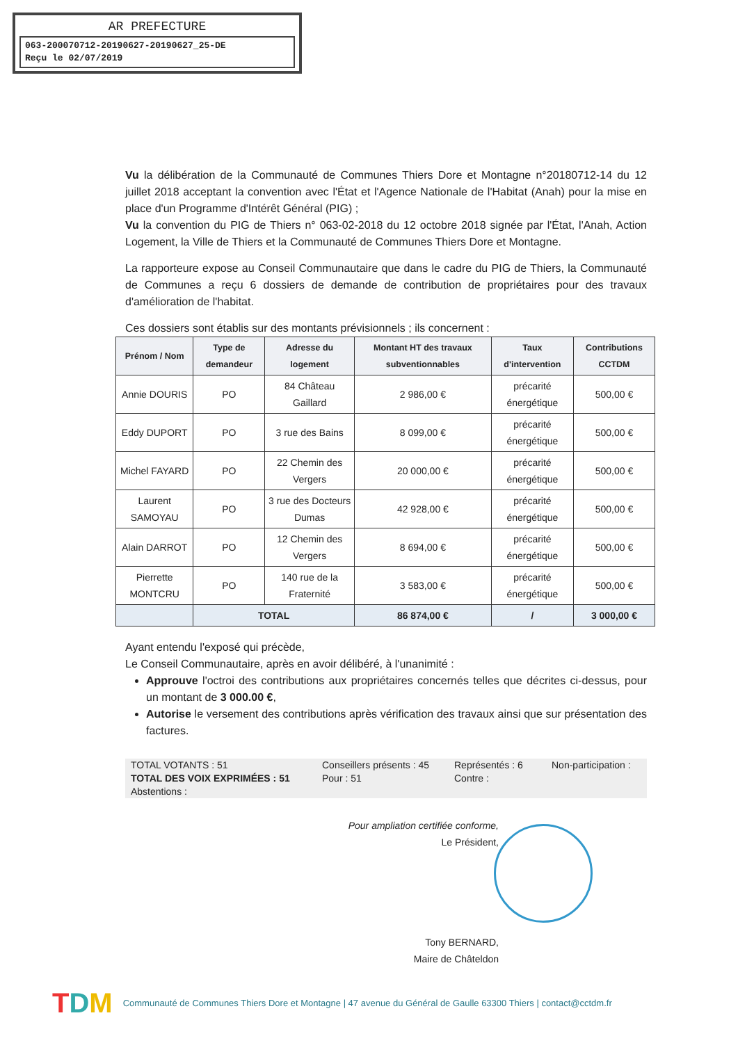AR PREFECTURE
063-200070712-20190627-20190627_25-DE
Reçu le 02/07/2019
Vu la délibération de la Communauté de Communes Thiers Dore et Montagne n°20180712-14 du 12 juillet 2018 acceptant la convention avec l'État et l'Agence Nationale de l'Habitat (Anah) pour la mise en place d'un Programme d'Intérêt Général (PIG) ;
Vu la convention du PIG de Thiers n° 063-02-2018 du 12 octobre 2018 signée par l'État, l'Anah, Action Logement, la Ville de Thiers et la Communauté de Communes Thiers Dore et Montagne.
La rapporteure expose au Conseil Communautaire que dans le cadre du PIG de Thiers, la Communauté de Communes a reçu 6 dossiers de demande de contribution de propriétaires pour des travaux d'amélioration de l'habitat.
Ces dossiers sont établis sur des montants prévisionnels ; ils concernent :
| Prénom / Nom | Type de demandeur | Adresse du logement | Montant HT des travaux subventionnables | Taux d'intervention | Contributions CCTDM |
| --- | --- | --- | --- | --- | --- |
| Annie DOURIS | PO | 84 Château Gaillard | 2 986,00 € | précarité énergétique | 500,00 € |
| Eddy DUPORT | PO | 3 rue des Bains | 8 099,00 € | précarité énergétique | 500,00 € |
| Michel FAYARD | PO | 22 Chemin des Vergers | 20 000,00 € | précarité énergétique | 500,00 € |
| Laurent SAMOYAU | PO | 3 rue des Docteurs Dumas | 42 928,00 € | précarité énergétique | 500,00 € |
| Alain DARROT | PO | 12 Chemin des Vergers | 8 694,00 € | précarité énergétique | 500,00 € |
| Pierrette MONTCRU | PO | 140 rue de la Fraternité | 3 583,00 € | précarité énergétique | 500,00 € |
| | TOTAL | | 86 874,00 € | / | 3 000,00 € |
Ayant entendu l'exposé qui précède,
Le Conseil Communautaire, après en avoir délibéré, à l'unanimité :
Approuve l'octroi des contributions aux propriétaires concernés telles que décrites ci-dessus, pour un montant de 3 000.00 €,
Autorise le versement des contributions après vérification des travaux ainsi que sur présentation des factures.
TOTAL VOTANTS : 51 Conseillers présents : 45 Représentés : 6 Non-participation : TOTAL DES VOIX EXPRIMÉES : 51 Pour : 51 Contre : Abstentions :
Pour ampliation certifiée conforme,
Le Président,
Tony BERNARD,
Maire de Châteldon
TDM Communauté de Communes Thiers Dore et Montagne | 47 avenue du Général de Gaulle 63300 Thiers | contact@cctdm.fr